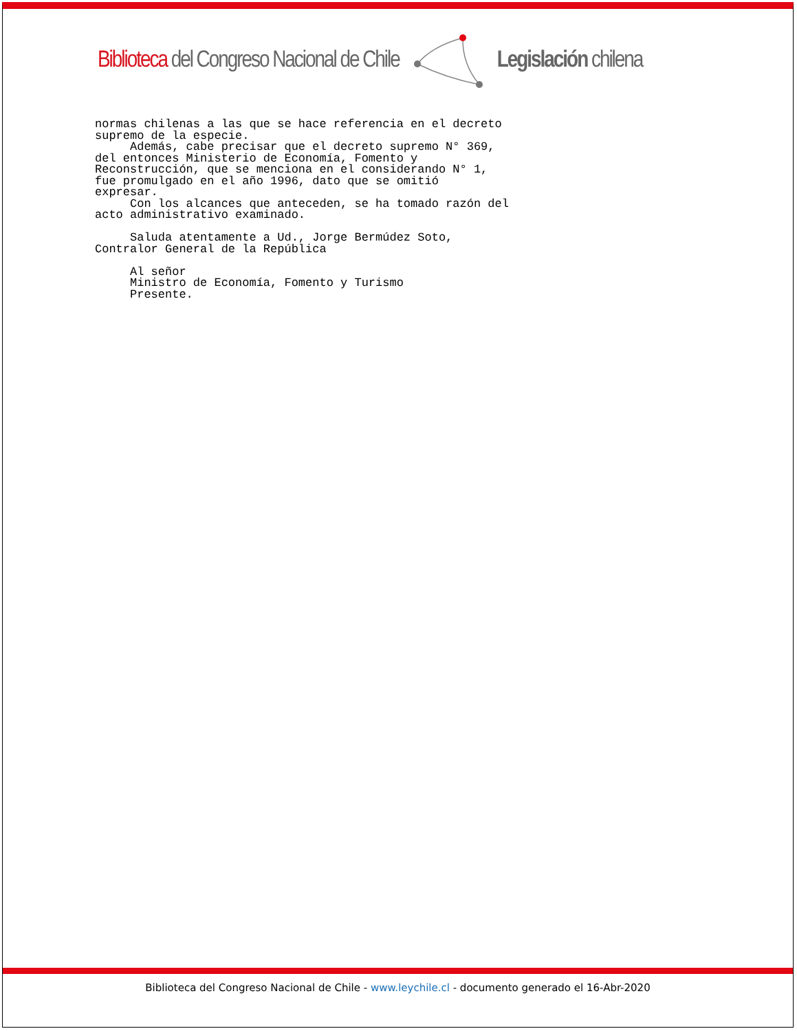Biblioteca del Congreso Nacional de Chile Legislación chilena
normas chilenas a las que se hace referencia en el decreto supremo de la especie. Además, cabe precisar que el decreto supremo N° 369, del entonces Ministerio de Economía, Fomento y Reconstrucción, que se menciona en el considerando N° 1, fue promulgado en el año 1996, dato que se omitió expresar. Con los alcances que anteceden, se ha tomado razón del acto administrativo examinado. Saluda atentamente a Ud., Jorge Bermúdez Soto, Contralor General de la República Al señor Ministro de Economía, Fomento y Turismo Presente.
Biblioteca del Congreso Nacional de Chile - www.leychile.cl - documento generado el 16-Abr-2020